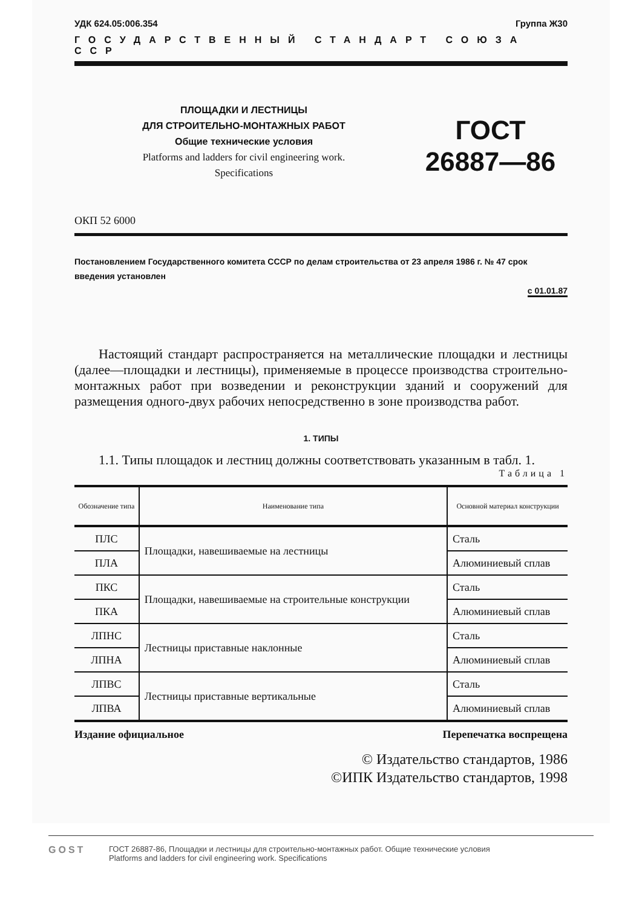УДК 624.05:006.354 Группа Ж30
ГОСУДАРСТВЕННЫЙ СТАНДАРТ СОЮЗА ССР
ПЛОЩАДКИ И ЛЕСТНИЦЫ
ДЛЯ СТРОИТЕЛЬНО-МОНТАЖНЫХ РАБОТ
Общие технические условия
Platforms and ladders for civil engineering work.
Specifications
ГОСТ
26887—86
ОКП 52 6000
Постановлением Государственного комитета СССР по делам строительства от 23 апреля 1986 г. № 47 срок введения установлен
с 01.01.87
Настоящий стандарт распространяется на металлические площадки и лестницы (далее—площадки и лестницы), применяемые в процессе производства строительно-монтажных работ при возведении и реконструкции зданий и сооружений для размещения одного-двух рабочих непосредственно в зоне производства работ.
1. ТИПЫ
1.1. Типы площадок и лестниц должны соответствовать указанным в табл. 1.
Таблица 1
| Обозначение типа | Наименование типа | Основной материал конструкции |
| --- | --- | --- |
| ПЛС | Площадки, навешиваемые на лестницы | Сталь |
| ПЛА | | Алюминиевый сплав |
| ПКС | Площадки, навешиваемые на строительные конструкции | Сталь |
| ПКА | | Алюминиевый сплав |
| ЛПНС | Лестницы приставные наклонные | Сталь |
| ЛПНА | | Алюминиевый сплав |
| ЛПВС | Лестницы приставные вертикальные | Сталь |
| ЛПВА | | Алюминиевый сплав |
Издание официальное Перепечатка воспрещена
© Издательство стандартов, 1986
©ИПК Издательство стандартов, 1998
GOST
ГОСТ 26887-86, Площадки и лестницы для строительно-монтажных работ. Общие технические условия
Platforms and ladders for civil engineering work. Specifications